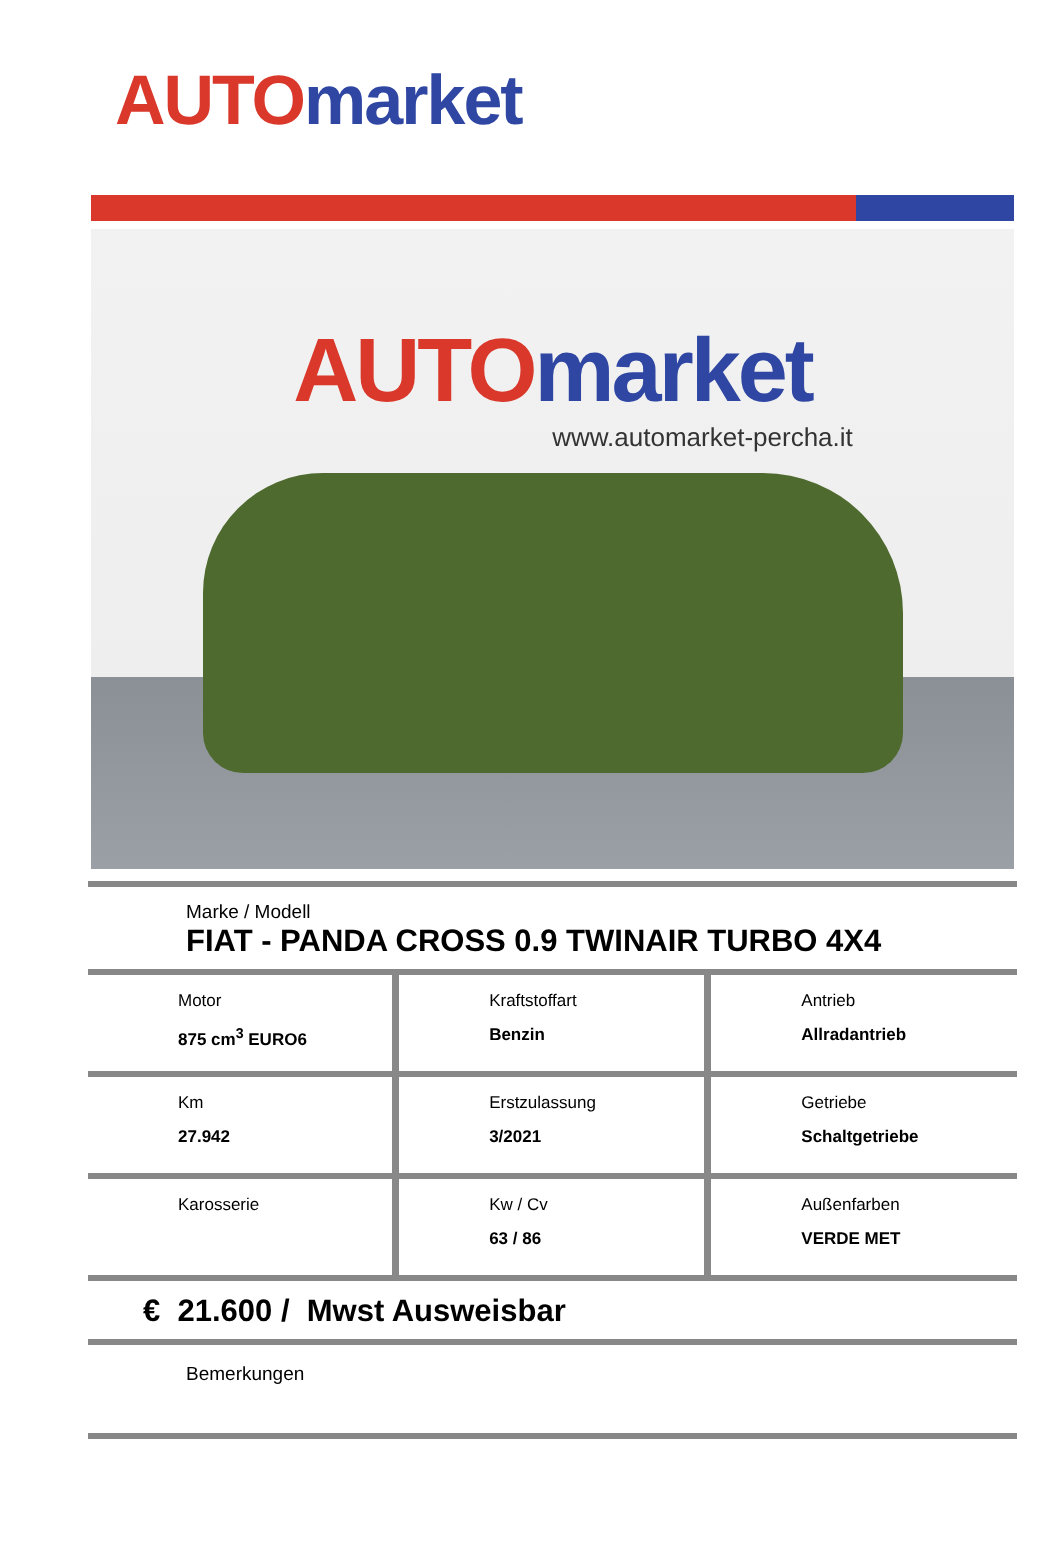AUTO market
AUTO market
www.automarket-percha.it
Marke / Modell
FIAT - PANDA CROSS 0.9 TWINAIR TURBO 4X4
| Motor 875 cm<sup>3</sup> EURO6 | Kraftstoffart Benzin | Antrieb Allradantrieb |
| Km 27.942 | Erstzulassung 3/2021 | Getriebe Schaltgetriebe |
| Karosserie | Kw / Cv 63 / 86 | Außenfarben VERDE MET |
€ 21.600 / Mwst Ausweisbar
Bemerkungen